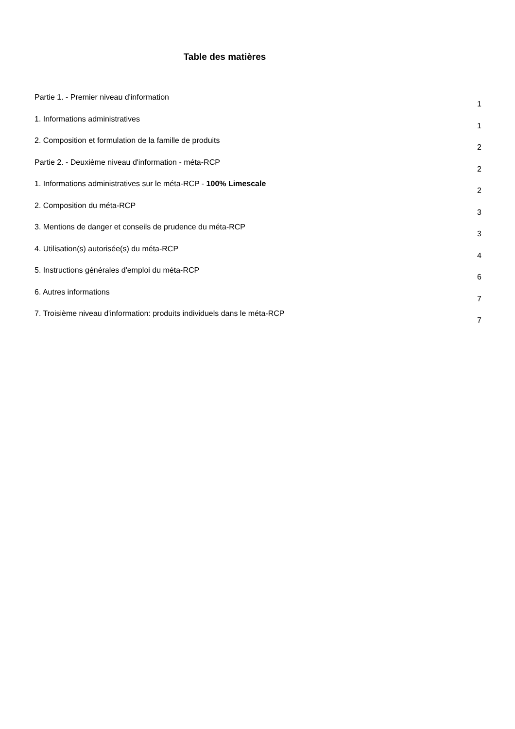Table des matières
Partie 1. - Premier niveau d'information 1
1. Informations administratives 1
2. Composition et formulation de la famille de produits 2
Partie 2. - Deuxième niveau d'information - méta-RCP 2
1. Informations administratives sur le méta-RCP - 100% Limescale 2
2. Composition du méta-RCP 3
3. Mentions de danger et conseils de prudence du méta-RCP 3
4. Utilisation(s) autorisée(s) du méta-RCP 4
5. Instructions générales d'emploi du méta-RCP 6
6. Autres informations 7
7. Troisième niveau d'information: produits individuels dans le méta-RCP 7